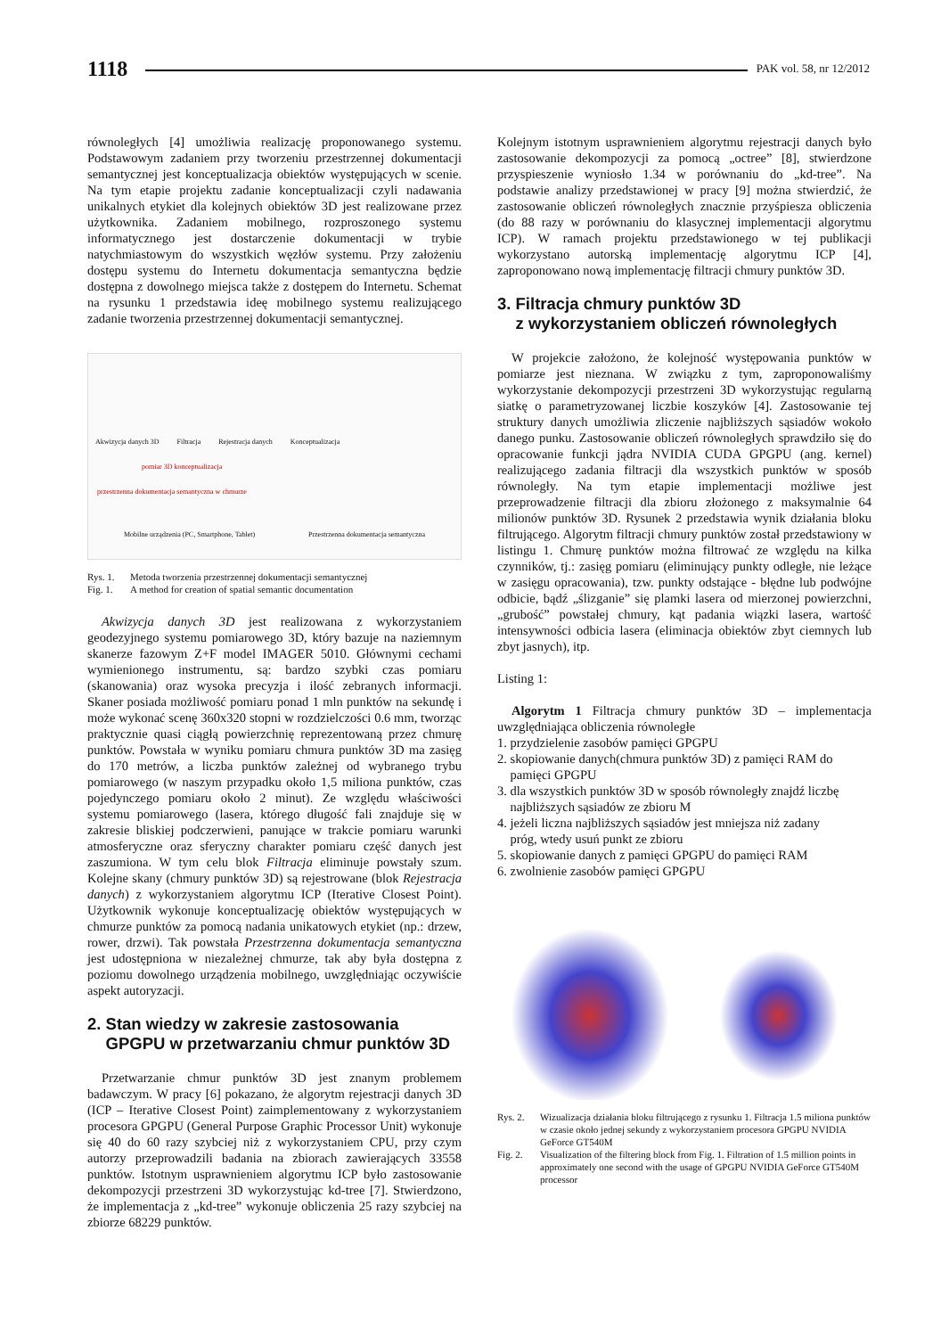1118 PAK vol. 58, nr 12/2012
równoległych [4] umożliwia realizację proponowanego systemu. Podstawowym zadaniem przy tworzeniu przestrzennej dokumentacji semantycznej jest konceptualizacja obiektów występujących w scenie. Na tym etapie projektu zadanie konceptualizacji czyli nadawania unikalnych etykiet dla kolejnych obiektów 3D jest realizowane przez użytkownika. Zadaniem mobilnego, rozproszonego systemu informatycznego jest dostarczenie dokumentacji w trybie natychmiastowym do wszystkich węzłów systemu. Przy założeniu dostępu systemu do Internetu dokumentacja semantyczna będzie dostępna z dowolnego miejsca także z dostępem do Internetu. Schemat na rysunku 1 przedstawia ideę mobilnego systemu realizującego zadanie tworzenia przestrzennej dokumentacji semantycznej.
Akwizycja danych 3D Filtracja Rejestracja danych Konceptualizacja
pomiar 3D konceptualizacja
przestrzenna dokumentacja semantyczna w chmurze
Mobilne urządzenia (PC, Smartphone, Tablet) Przestrzenna dokumentacja semantyczna
Rys. 1. Metoda tworzenia przestrzennej dokumentacji semantycznej
Fig. 1. A method for creation of spatial semantic documentation
Akwizycja danych 3D jest realizowana z wykorzystaniem geodezyjnego systemu pomiarowego 3D, który bazuje na naziemnym skanerze fazowym Z+F model IMAGER 5010. Głównymi cechami wymienionego instrumentu, są: bardzo szybki czas pomiaru (skanowania) oraz wysoka precyzja i ilość zebranych informacji. Skaner posiada możliwość pomiaru ponad 1 mln punktów na sekundę i może wykonać scenę 360x320 stopni w rozdzielczości 0.6 mm, tworząc praktycznie quasi ciągłą powierzchnię reprezentowaną przez chmurę punktów. Powstała w wyniku pomiaru chmura punktów 3D ma zasięg do 170 metrów, a liczba punktów zależnej od wybranego trybu pomiarowego (w naszym przypadku około 1,5 miliona punktów, czas pojedynczego pomiaru około 2 minut). Ze względu właściwości systemu pomiarowego (lasera, którego długość fali znajduje się w zakresie bliskiej podczerwieni, panujące w trakcie pomiaru warunki atmosferyczne oraz sferyczny charakter pomiaru część danych jest zaszumiona. W tym celu blok Filtracja eliminuje powstały szum. Kolejne skany (chmury punktów 3D) są rejestrowane (blok Rejestracja danych) z wykorzystaniem algorytmu ICP (Iterative Closest Point). Użytkownik wykonuje konceptualizację obiektów występujących w chmurze punktów za pomocą nadania unikatowych etykiet (np.: drzew, rower, drzwi). Tak powstała Przestrzenna dokumentacja semantyczna jest udostępniona w niezależnej chmurze, tak aby była dostępna z poziomu dowolnego urządzenia mobilnego, uwzględniając oczywiście aspekt autoryzacji.
2. Stan wiedzy w zakresie zastosowania
GPGPU w przetwarzaniu chmur punktów 3D
Przetwarzanie chmur punktów 3D jest znanym problemem badawczym. W pracy [6] pokazano, że algorytm rejestracji danych 3D (ICP – Iterative Closest Point) zaimplementowany z wykorzystaniem procesora GPGPU (General Purpose Graphic Processor Unit) wykonuje się 40 do 60 razy szybciej niż z wykorzystaniem CPU, przy czym autorzy przeprowadzili badania na zbiorach zawierających 33558 punktów. Istotnym usprawnieniem algorytmu ICP było zastosowanie dekompozycji przestrzeni 3D wykorzystując kd-tree [7]. Stwierdzono, że implementacja z „kd-tree” wykonuje obliczenia 25 razy szybciej na zbiorze 68229 punktów.
Kolejnym istotnym usprawnieniem algorytmu rejestracji danych było zastosowanie dekompozycji za pomocą „octree” [8], stwierdzone przyspieszenie wyniosło 1.34 w porównaniu do „kd-tree”. Na podstawie analizy przedstawionej w pracy [9] można stwierdzić, że zastosowanie obliczeń równoległych znacznie przyśpiesza obliczenia (do 88 razy w porównaniu do klasycznej implementacji algorytmu ICP). W ramach projektu przedstawionego w tej publikacji wykorzystano autorską implementację algorytmu ICP [4], zaproponowano nową implementację filtracji chmury punktów 3D.
3. Filtracja chmury punktów 3D
z wykorzystaniem obliczeń równoległych
W projekcie założono, że kolejność występowania punktów w pomiarze jest nieznana. W związku z tym, zaproponowaliśmy wykorzystanie dekompozycji przestrzeni 3D wykorzystując regularną siatkę o parametryzowanej liczbie koszyków [4]. Zastosowanie tej struktury danych umożliwia zliczenie najbliższych sąsiadów wokoło danego punku. Zastosowanie obliczeń równoległych sprawdziło się do opracowanie funkcji jądra NVIDIA CUDA GPGPU (ang. kernel) realizującego zadania filtracji dla wszystkich punktów w sposób równoległy. Na tym etapie implementacji możliwe jest przeprowadzenie filtracji dla zbioru złożonego z maksymalnie 64 milionów punktów 3D. Rysunek 2 przedstawia wynik działania bloku filtrującego. Algorytm filtracji chmury punktów został przedstawiony w listingu 1. Chmurę punktów można filtrować ze względu na kilka czynników, tj.: zasięg pomiaru (eliminujący punkty odległe, nie leżące w zasięgu opracowania), tzw. punkty odstające - błędne lub podwójne odbicie, bądź „ślizganie” się plamki lasera od mierzonej powierzchni, „grubość” powstałej chmury, kąt padania wiązki lasera, wartość intensywności odbicia lasera (eliminacja obiektów zbyt ciemnych lub zbyt jasnych), itp.
Listing 1:
Algorytm 1 Filtracja chmury punktów 3D – implementacja uwzględniająca obliczenia równoległe
1. przydzielenie zasobów pamięci GPGPU
2. skopiowanie danych(chmura punktów 3D) z pamięci RAM do
pamięci GPGPU
3. dla wszystkich punktów 3D w sposób równoległy znajdź liczbę
najbliższych sąsiadów ze zbioru M
4. jeżeli liczna najbliższych sąsiadów jest mniejsza niż zadany
próg, wtedy usuń punkt ze zbioru
5. skopiowanie danych z pamięci GPGPU do pamięci RAM
6. zwolnienie zasobów pamięci GPGPU
Rys. 2. Wizualizacja działania bloku filtrującego z rysunku 1. Filtracja 1.5 miliona punktów w czasie około jednej sekundy z wykorzystaniem procesora GPGPU NVIDIA GeForce GT540M
Fig. 2. Visualization of the filtering block from Fig. 1. Filtration of 1.5 million points in approximately one second with the usage of GPGPU NVIDIA GeForce GT540M processor